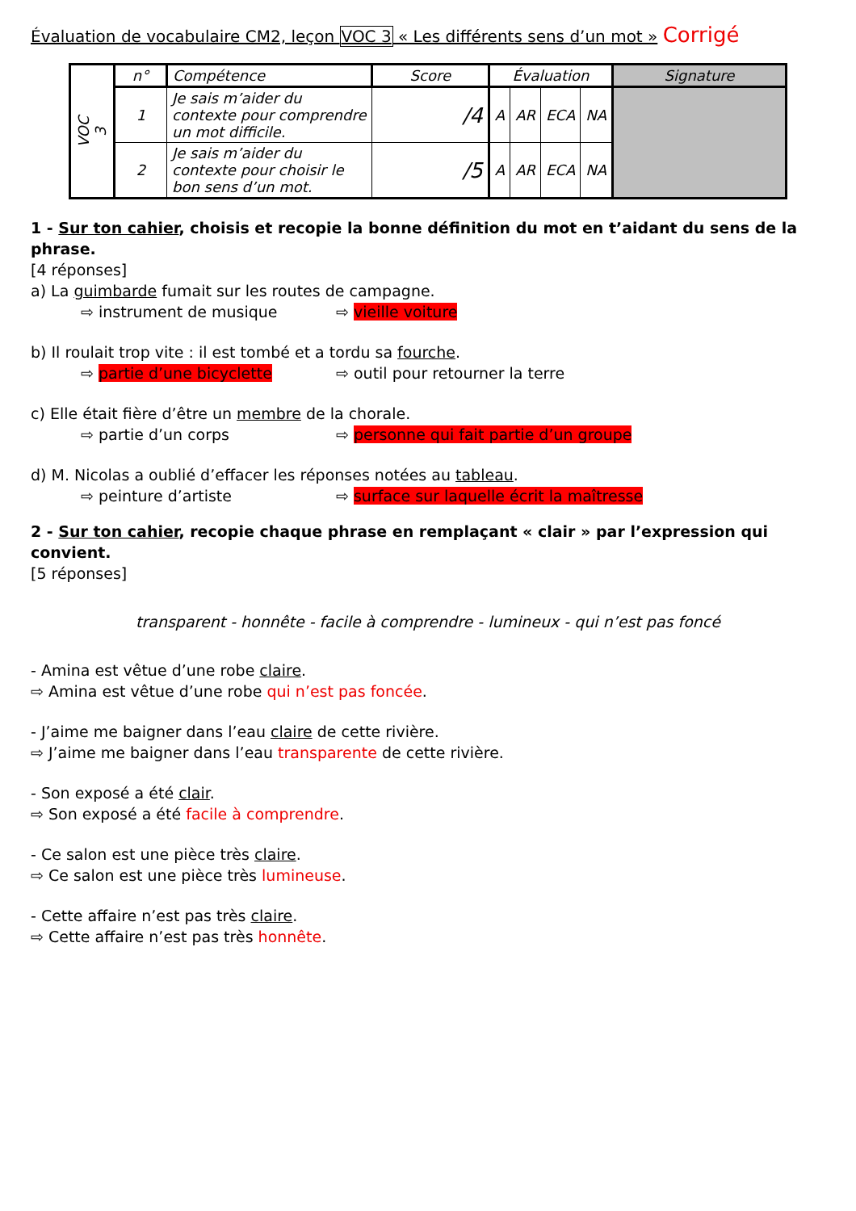Évaluation de vocabulaire CM2, leçon VOC 3 « Les différents sens d’un mot » Corrigé
| VOC 3 | n° | Compétence | Score | Évaluation | | | | Signature |
| --- | --- | --- | --- | --- | --- | --- | --- | --- |
| | 1 | Je sais m’aider du contexte pour comprendre un mot difficile. | /4 | A | AR | ECA | NA | |
| | 2 | Je sais m’aider du contexte pour choisir le bon sens d’un mot. | /5 | A | AR | ECA | NA | |
1 - Sur ton cahier, choisis et recopie la bonne définition du mot en t’aidant du sens de la phrase.
[4 réponses]
a) La guimbarde fumait sur les routes de campagne.
⇨ instrument de musique ⇨ vieille voiture
b) Il roulait trop vite : il est tombé et a tordu sa fourche.
⇨ partie d’une bicyclette ⇨ outil pour retourner la terre
c) Elle était fière d’être un membre de la chorale.
⇨ partie d’un corps ⇨ personne qui fait partie d’un groupe
d) M. Nicolas a oublié d’effacer les réponses notées au tableau.
⇨ peinture d’artiste ⇨ surface sur laquelle écrit la maîtresse
2 - Sur ton cahier, recopie chaque phrase en remplaçant « clair » par l’expression qui convient.
[5 réponses]
transparent - honnête - facile à comprendre - lumineux - qui n’est pas foncé
- Amina est vêtue d’une robe claire.
⇨ Amina est vêtue d’une robe qui n’est pas foncée.
- J’aime me baigner dans l’eau claire de cette rivière.
⇨ J’aime me baigner dans l’eau transparente de cette rivière.
- Son exposé a été clair.
⇨ Son exposé a été facile à comprendre.
- Ce salon est une pièce très claire.
⇨ Ce salon est une pièce très lumineuse.
- Cette affaire n’est pas très claire.
⇨ Cette affaire n’est pas très honnête.